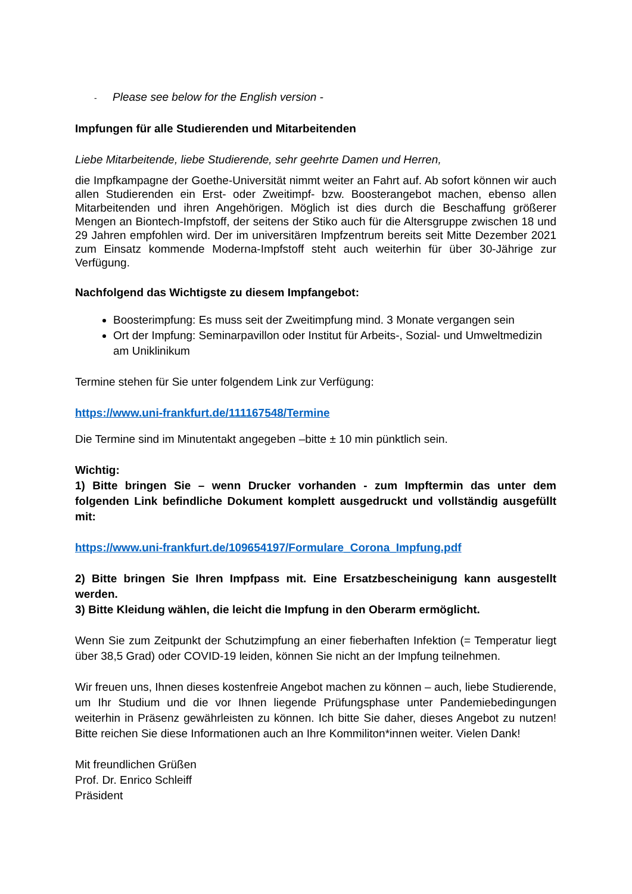- Please see below for the English version -
Impfungen für alle Studierenden und Mitarbeitenden
Liebe Mitarbeitende, liebe Studierende, sehr geehrte Damen und Herren,
die Impfkampagne der Goethe-Universität nimmt weiter an Fahrt auf. Ab sofort können wir auch allen Studierenden ein Erst- oder Zweitimpf- bzw. Boosterangebot machen, ebenso allen Mitarbeitenden und ihren Angehörigen. Möglich ist dies durch die Beschaffung größerer Mengen an Biontech-Impfstoff, der seitens der Stiko auch für die Altersgruppe zwischen 18 und 29 Jahren empfohlen wird. Der im universitären Impfzentrum bereits seit Mitte Dezember 2021 zum Einsatz kommende Moderna-Impfstoff steht auch weiterhin für über 30-Jährige zur Verfügung.
Nachfolgend das Wichtigste zu diesem Impfangebot:
Boosterimpfung: Es muss seit der Zweitimpfung mind. 3 Monate vergangen sein
Ort der Impfung: Seminarpavillon oder Institut für Arbeits-, Sozial- und Umweltmedizin am Uniklinikum
Termine stehen für Sie unter folgendem Link zur Verfügung:
https://www.uni-frankfurt.de/111167548/Termine
Die Termine sind im Minutentakt angegeben –bitte ± 10 min pünktlich sein.
Wichtig:
1) Bitte bringen Sie – wenn Drucker vorhanden - zum Impftermin das unter dem folgenden Link befindliche Dokument komplett ausgedruckt und vollständig ausgefüllt mit:
https://www.uni-frankfurt.de/109654197/Formulare_Corona_Impfung.pdf
2) Bitte bringen Sie Ihren Impfpass mit. Eine Ersatzbescheinigung kann ausgestellt werden.
3) Bitte Kleidung wählen, die leicht die Impfung in den Oberarm ermöglicht.
Wenn Sie zum Zeitpunkt der Schutzimpfung an einer fieberhaften Infektion (= Temperatur liegt über 38,5 Grad) oder COVID-19 leiden, können Sie nicht an der Impfung teilnehmen.
Wir freuen uns, Ihnen dieses kostenfreie Angebot machen zu können – auch, liebe Studierende, um Ihr Studium und die vor Ihnen liegende Prüfungsphase unter Pandemiebedingungen weiterhin in Präsenz gewährleisten zu können. Ich bitte Sie daher, dieses Angebot zu nutzen! Bitte reichen Sie diese Informationen auch an Ihre Kommiliton*innen weiter. Vielen Dank!
Mit freundlichen Grüßen
Prof. Dr. Enrico Schleiff
Präsident